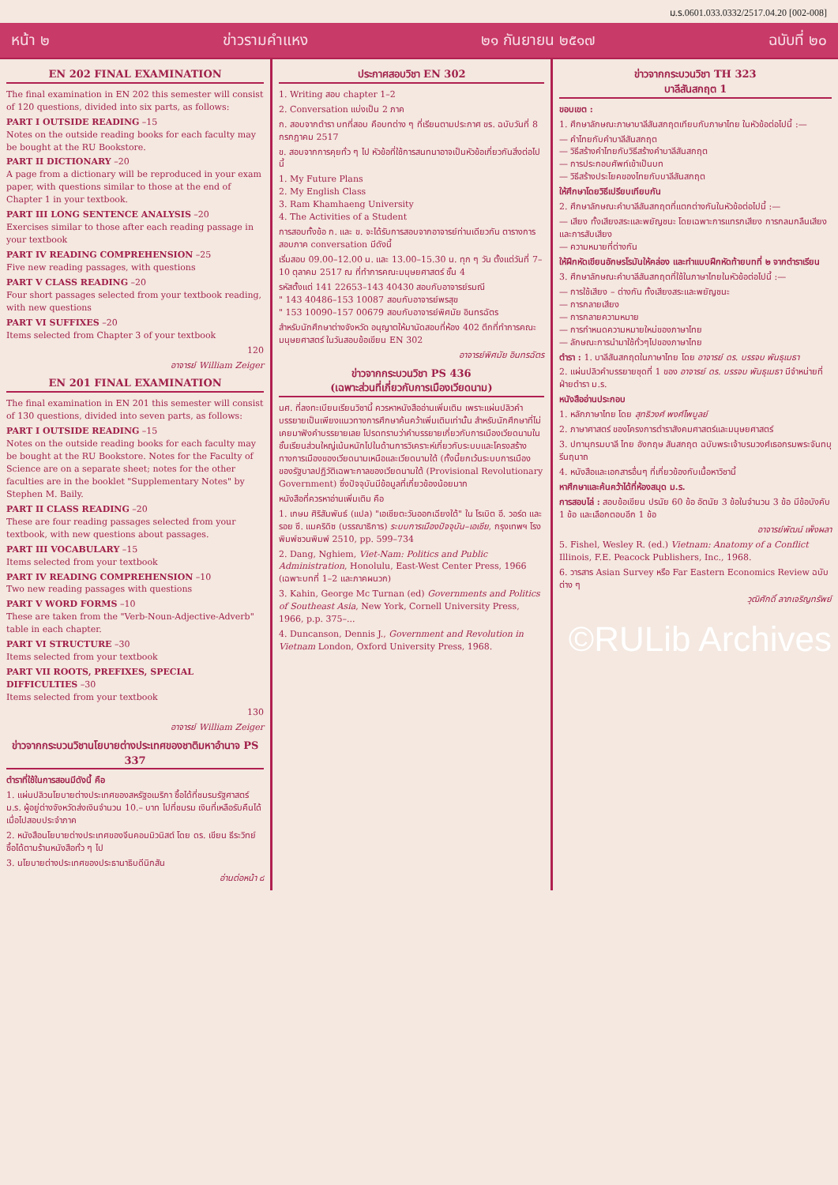ม.ร.0601.033.0332/2517.04.20 [002-008]
หน้า ๒ ข่าวรามคำแหง ๒๑ กันยายน ๒๕๑๗ ฉบับที่ ๒๐
EN 202 FINAL EXAMINATION
The final examination in EN 202 this semester will consist of 120 questions, divided into six parts, as follows:
PART I OUTSIDE READING –15
Notes on the outside reading books for each faculty may be bought at the RU Bookstore.
PART II DICTIONARY –20
A page from a dictionary will be reproduced in your exam paper, with questions similar to those at the end of Chapter 1 in your textbook.
PART III LONG SENTENCE ANALYSIS –20
Exercises similar to those after each reading passage in your textbook
PART IV READING COMPREHENSION –25
Five new reading passages, with questions
PART V CLASS READING –20
Four short passages selected from your textbook reading, with new questions
PART VI SUFFIXES –20
Items selected from Chapter 3 of your textbook
120
อาจารย์ William Zeiger
EN 201 FINAL EXAMINATION
The final examination in EN 201 this semester will consist of 130 questions, divided into seven parts, as follows:
PART I OUTSIDE READING –15
Notes on the outside reading books for each faculty may be bought at the RU Bookstore. Notes for the Faculty of Science are on a separate sheet; notes for the other faculties are in the booklet "Supplementary Notes" by Stephen M. Baily.
PART II CLASS READING –20
These are four reading passages selected from your textbook, with new questions about passages.
PART III VOCABULARY –15
Items selected from your textbook
PART IV READING COMPREHENSION –10
Two new reading passages with questions
PART V WORD FORMS –10
These are taken from the "Verb-Noun-Adjective-Adverb" table in each chapter.
PART VI STRUCTURE –30
Items selected from your textbook
PART VII ROOTS, PREFIXES, SPECIAL DIFFICULTIES –30
Items selected from your textbook
130
อาจารย์ William Zeiger
ข่าวจากกระบวนวิชานโยบายต่างประเทศของชาติมหาอำนาจ PS 337
ตำราที่ใช้ในการสอนมีดังนี้ คือ
1. แผ่นปลิวนโยบายต่างประเทศของสหรัฐอเมริกา ซื้อได้ที่ชมรมรัฐศาสตร์ ม.ร. ผู้อยู่ต่างจังหวัดส่งเงินจำนวน 10.– บาท ไปที่ชมรม เงินที่เหลือรับคืนได้เมื่อไปสอบประจำภาค
2. หนังสือนโยบายต่างประเทศของจีนคอมมิวนิสต์ โดย ดร. เขียน ธีระวิทย์ ซื้อได้ตามร้านหนังสือทั่ว ๆ ไป
3. นโยบายต่างประเทศของประธานาธิบดีนิกสัน
อ่านต่อหน้า ๘
ประกาศสอบวิชา EN 302
1. Writing สอบ chapter 1–2
2. Conversation แบ่งเป็น 2 ภาค
ก. สอบจากตำรา บทที่สอบ คือบทต่าง ๆ ที่เรียนตามประกาศ ขร. ฉบับวันที่ 8 กรกฎาคม 2517
ข. สอบจากการคุยทั่ว ๆ ไป หัวข้อที่ใช้การสนทนาอาจเป็นหัวข้อเกี่ยวกันสิ่งต่อไปนี้
1. My Future Plans
2. My English Class
3. Ram Khamhaeng University
4. The Activities of a Student
การสอบทั้งข้อ ก. และ ข. จะได้รับการสอบจากอาจารย์ท่านเดียวกัน ตารางการสอบภาค conversation มีดังนี้
เริ่มสอบ 09.00–12.00 น. และ 13.00–15.30 น. ทุก ๆ วัน ตั้งแต่วันที่ 7–10 ตุลาคม 2517 ณ ที่ทำการคณะมนุษยศาสตร์ ชั้น 4
รหัสตั้งแต่ 141 22653–143 40430 สอบกับอาจารย์รมณี
" 143 40486–153 10087 สอบกับอาจารย์พรสุข
" 153 10090–157 00679 สอบกับอาจารย์พิศมัย อินทรฉัตร
สำหรับนักศึกษาต่างจังหวัด อนุญาตให้มานัดสอบที่ห้อง 402 ตึกที่ทำการคณะมนุษยศาสตร์ ในวันสอบข้อเขียน EN 302
อาจารย์พิศมัย อินทรฉัตร
ข่าวจากกระบวนวิชา PS 436
(เฉพาะส่วนที่เกี่ยวกับการเมืองเวียดนาม)
นศ. ที่ลงทะเบียนเรียนวิชานี้ ควรหาหนังสืออ่านเพิ่มเติม เพราะแผ่นปลิวคำบรรยายเป็นเพียงแนวทางการศึกษาค้นคว้าเพิ่มเติมเท่านั้น สำหรับนักศึกษาที่ไม่เคยมาฟังคำบรรยายเลย โปรดทราบว่าคำบรรยายเกี่ยวกับการเมืองเวียดนามในชั้นเรียนส่วนใหญ่เน้นหนักไปในด้านการวิเคราะห์เกี่ยวกับระบบและโครงสร้างทางการเมืองของเวียดนามเหนือและเวียดนามใต้ (ทั้งนี้ยกเว้นระบบการเมืองของรัฐบาลปฏิวัติเฉพาะกาลของเวียดนามใต้ (Provisional Revolutionary Government) ซึ่งปัจจุบันมีข้อมูลที่เกี่ยวข้องน้อยมาก
หนังสือที่ควรหาอ่านเพิ่มเติม คือ
1. เกษม ศิริสัมพันธ์ (แปล) "เอเชียตะวันออกเฉียงใต้" ใน โรเบิต อี. วอร์ด และ รอย ซี. แมคริดิซ (บรรณาธิการ) ระบบการเมืองปัจจุบัน–เอเชีย, กรุงเทพฯ โรงพิมพ์ชวนพิมพ์ 2510, pp. 599–734
2. Dang, Nghiem, Viet-Nam: Politics and Public Administration, Honolulu, East-West Center Press, 1966 (เฉพาะบทที่ 1–2 และภาคผนวก)
3. Kahin, George Mc Turnan (ed) Governments and Politics of Southeast Asia, New York, Cornell University Press, 1966, p.p. 375–...
4. Duncanson, Dennis J., Government and Revolution in Vietnam London, Oxford University Press, 1968.
ข่าวจากกระบวนวิชา TH 323
บาลีสันสกฤต 1
ขอบเขต :
1. ศึกษาลักษณะภาษาบาลีสันสกฤตเทียบกับภาษาไทย ในหัวข้อต่อไปนี้ :—
— คำไทยกับคำบาลีสันสกฤต
— วิธีสร้างคำไทยกับวิธีสร้างคำบาลีสันสกฤต
— การประกอบศัพท์เข้าเป็นบท
— วิธีสร้างประโยคของไทยกับบาลีสันสกฤต
ให้ศึกษาโดยวิธีเปรียบเทียบกัน
2. ศึกษาลักษณะคำบาลีสันสกฤตที่แตกต่างกันในหัวข้อต่อไปนี้ :—
— เสียง ทั้งเสียงสระและพยัญชนะ โดยเฉพาะการแทรกเสียง การกลมกลืนเสียง และการสับเสียง
— ความหมายที่ต่างกัน
ให้ฝึกหัดเขียนอักษรโรมันให้คล่อง และทำแบบฝึกหัดท้ายบทที่ ๒ จากตำราเรียน
3. ศึกษาลักษณะคำบาลีสันสกฤตที่ใช้ในภาษาไทยในหัวข้อต่อไปนี้ :—
— การใช้เสียง – ต่างกัน ทั้งเสียงสระและพยัญชนะ
— การกลายเสียง
— การกลายความหมาย
— การกำหนดความหมายใหม่ของภาษาไทย
— ลักษณะการนำมาใช้ทั่วๆไปของภาษาไทย
ตำรา : 1. บาลีสันสกฤตในภาษาไทย โดย อาจารย์ ดร. บรรจบ พันธุเมธา
2. แผ่นปลิวคำบรรยายชุดที่ 1 ของ อาจารย์ ดร. บรรจบ พันธุเมธา มีจำหน่ายที่ฝ่ายตำรา ม.ร.
หนังสืออ่านประกอบ
1. หลักภาษาไทย โดย สุทธิวงศ์ พงศ์ไพบูลย์
2. ภาษาศาสตร์ ของโครงการตำราสังคมศาสตร์และมนุษยศาสตร์
3. ปทานุกรมบาลี ไทย อังกฤษ สันสกฤต ฉบับพระเจ้าบรมวงศ์เธอกรมพระจันทบุรีนฤนาถ
4. หนังสือและเอกสารอื่นๆ ที่เกี่ยวข้องกับเนื้อหาวิชานี้
หาศึกษาและค้นคว้าได้ที่ห้องสมุด ม.ร.
การสอบไล่ : สอบข้อเขียน ปรนัย 60 ข้อ อัตนัย 3 ข้อในจำนวน 3 ข้อ มีข้อบังคับ 1 ข้อ และเลือกตอบอีก 1 ข้อ
อาจารย์พัฒน์ เพ็งผลา
5. Fishel, Wesley R. (ed.) Vietnam: Anatomy of a Conflict Illinois, F.E. Peacock Publishers, Inc., 1968.
6. วารสาร Asian Survey หรือ Far Eastern Economics Review ฉบับต่าง ๆ
วุฒิศักดิ์ ลาภเจริญทรัพย์
©RULib Archives